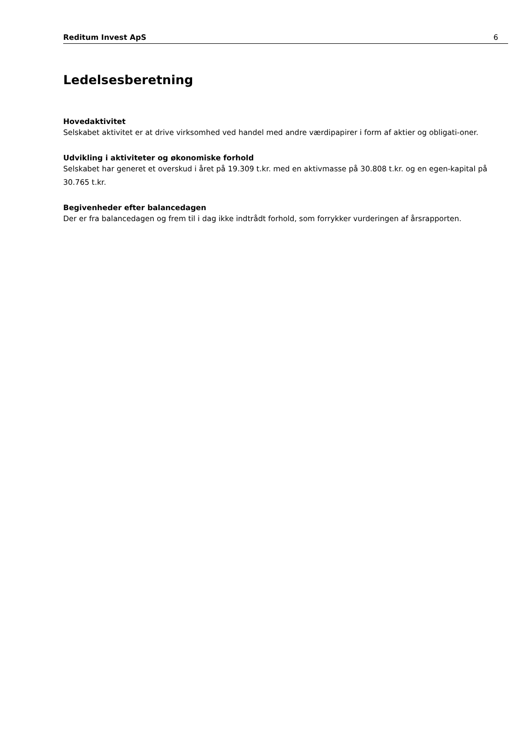Reditum Invest ApS 6
Ledelsesberetning
Hovedaktivitet
Selskabet aktivitet er at drive virksomhed ved handel med andre værdipapirer i form af aktier og obligati-oner.
Udvikling i aktiviteter og økonomiske forhold
Selskabet har generet et overskud i året på 19.309 t.kr. med en aktivmasse på 30.808 t.kr. og en egen-kapital på 30.765 t.kr.
Begivenheder efter balancedagen
Der er fra balancedagen og frem til i dag ikke indtrådt forhold, som forrykker vurderingen af årsrapporten.